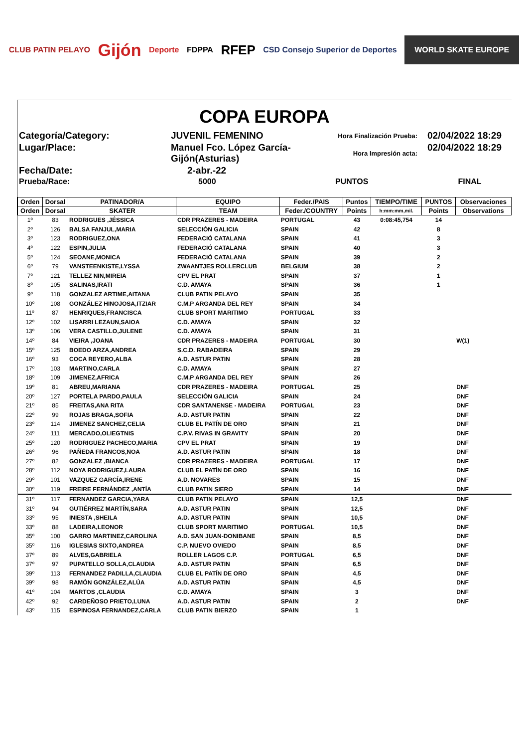CLUB PATIN PELAYO Gijón Deporte FDPPA RFEP CSD Consejo Superior de Deportes WORLD SKATE EUROPE
COPA EUROPA
Categoría/Category:
JUVENIL FEMENINO
Hora Finalización Prueba:
02/04/2022 18:29
Lugar/Place:
Manuel Fco. López García-Gijón(Asturias)
Hora Impresión acta:
02/04/2022 18:29
Fecha/Date:
2-abr.-22
Prueba/Race:
5000
PUNTOS
FINAL
| Orden | Dorsal | PATINADOR/A | EQUIPO | Feder./PAIS | Puntos | TIEMPO/TIME | PUNTOS | Observaciones |
| --- | --- | --- | --- | --- | --- | --- | --- | --- |
| Orden | Dorsal | SKATER | TEAM | Feder./COUNTRY | Points | h:mm:mm,mil. | Points | Observations |
| 1º | 83 | RODRIGUES ,JÉSSICA | CDR PRAZERES - MADEIRA | PORTUGAL | 43 | 0:08:45,754 | 14 | |
| 2º | 126 | BALSA FANJUL,MARIA | SELECCIÓN GALICIA | SPAIN | 42 | | 8 | |
| 3º | 123 | RODRIGUEZ,ONA | FEDERACIÓ CATALANA | SPAIN | 41 | | 3 | |
| 4º | 122 | ESPIN,JULIA | FEDERACIÓ CATALANA | SPAIN | 40 | | 3 | |
| 5º | 124 | SEOANE,MONICA | FEDERACIÓ CATALANA | SPAIN | 39 | | 2 | |
| 6º | 79 | VANSTEENKISTE,LYSSA | ZWAANTJES ROLLERCLUB | BELGIUM | 38 | | 2 | |
| 7º | 121 | TELLEZ NIN,MIREIA | CPV EL PRAT | SPAIN | 37 | | 1 | |
| 8º | 105 | SALINAS,IRATI | C.D. AMAYA | SPAIN | 36 | | 1 | |
| 9º | 118 | GONZALEZ ARTIME,AITANA | CLUB PATIN PELAYO | SPAIN | 35 | | | |
| 10º | 108 | GONZÁLEZ HINOJOSA,ITZIAR | C.M.P ARGANDA DEL REY | SPAIN | 34 | | | |
| 11º | 87 | HENRIQUES,FRANCISCA | CLUB SPORT MARITIMO | PORTUGAL | 33 | | | |
| 12º | 102 | LISARRI LEZAUN,SAIOA | C.D. AMAYA | SPAIN | 32 | | | |
| 13º | 106 | VERA CASTILLO,JULENE | C.D. AMAYA | SPAIN | 31 | | | |
| 14º | 84 | VIEIRA ,JOANA | CDR PRAZERES - MADEIRA | PORTUGAL | 30 | | | W(1) |
| 15º | 125 | BOEDO ARZA,ANDREA | S.C.D. RABADEIRA | SPAIN | 29 | | | |
| 16º | 93 | COCA REYERO,ALBA | A.D. ASTUR PATIN | SPAIN | 28 | | | |
| 17º | 103 | MARTINO,CARLA | C.D. AMAYA | SPAIN | 27 | | | |
| 18º | 109 | JIMENEZ,AFRICA | C.M.P ARGANDA DEL REY | SPAIN | 26 | | | |
| 19º | 81 | ABREU,MARIANA | CDR PRAZERES - MADEIRA | PORTUGAL | 25 | | | DNF |
| 20º | 127 | PORTELA PARDO,PAULA | SELECCIÓN GALICIA | SPAIN | 24 | | | DNF |
| 21º | 85 | FREITAS,ANA RITA | CDR SANTANENSE - MADEIRA | PORTUGAL | 23 | | | DNF |
| 22º | 99 | ROJAS BRAGA,SOFIA | A.D. ASTUR PATIN | SPAIN | 22 | | | DNF |
| 23º | 114 | JIMENEZ SANCHEZ,CELIA | CLUB EL PATÍN DE ORO | SPAIN | 21 | | | DNF |
| 24º | 111 | MERCADO,OLIEGTNIS | C.P.V. RIVAS IN GRAVITY | SPAIN | 20 | | | DNF |
| 25º | 120 | RODRIGUEZ PACHECO,MARIA | CPV EL PRAT | SPAIN | 19 | | | DNF |
| 26º | 96 | PAÑEDA FRANCOS,NOA | A.D. ASTUR PATIN | SPAIN | 18 | | | DNF |
| 27º | 82 | GONZALEZ ,BIANCA | CDR PRAZERES - MADEIRA | PORTUGAL | 17 | | | DNF |
| 28º | 112 | NOYA RODRIGUEZ,LAURA | CLUB EL PATÍN DE ORO | SPAIN | 16 | | | DNF |
| 29º | 101 | VAZQUEZ GARCÍA,IRENE | A.D. NOVARES | SPAIN | 15 | | | DNF |
| 30º | 119 | FREIRE FERNÁNDEZ ,ANTÍA | CLUB PATIN SIERO | SPAIN | 14 | | | DNF |
| 31º | 117 | FERNANDEZ GARCIA,YARA | CLUB PATIN PELAYO | SPAIN | 12,5 | | | DNF |
| 31º | 94 | GUTIÉRREZ MARTÍN,SARA | A.D. ASTUR PATIN | SPAIN | 12,5 | | | DNF |
| 33º | 95 | INIESTA ,SHEILA | A.D. ASTUR PATIN | SPAIN | 10,5 | | | DNF |
| 33º | 88 | LADEIRA,LEONOR | CLUB SPORT MARITIMO | PORTUGAL | 10,5 | | | DNF |
| 35º | 100 | GARRO MARTINEZ,CAROLINA | A.D. SAN JUAN-DONIBANE | SPAIN | 8,5 | | | DNF |
| 35º | 116 | IGLESIAS SIXTO,ANDREA | C.P. NUEVO OVIEDO | SPAIN | 8,5 | | | DNF |
| 37º | 89 | ALVES,GABRIELA | ROLLER LAGOS C.P. | PORTUGAL | 6,5 | | | DNF |
| 37º | 97 | PUPATELLO SOLLA,CLAUDIA | A.D. ASTUR PATIN | SPAIN | 6,5 | | | DNF |
| 39º | 113 | FERNANDEZ PADILLA,CLAUDIA | CLUB EL PATÍN DE ORO | SPAIN | 4,5 | | | DNF |
| 39º | 98 | RAMÓN GONZÁLEZ,ALÚA | A.D. ASTUR PATIN | SPAIN | 4,5 | | | DNF |
| 41º | 104 | MARTOS ,CLAUDIA | C.D. AMAYA | SPAIN | 3 | | | DNF |
| 42º | 92 | CARDEÑOSO PRIETO,LUNA | A.D. ASTUR PATIN | SPAIN | 2 | | | DNF |
| 43º | 115 | ESPINOSA FERNANDEZ,CARLA | CLUB PATIN BIERZO | SPAIN | 1 | | | |